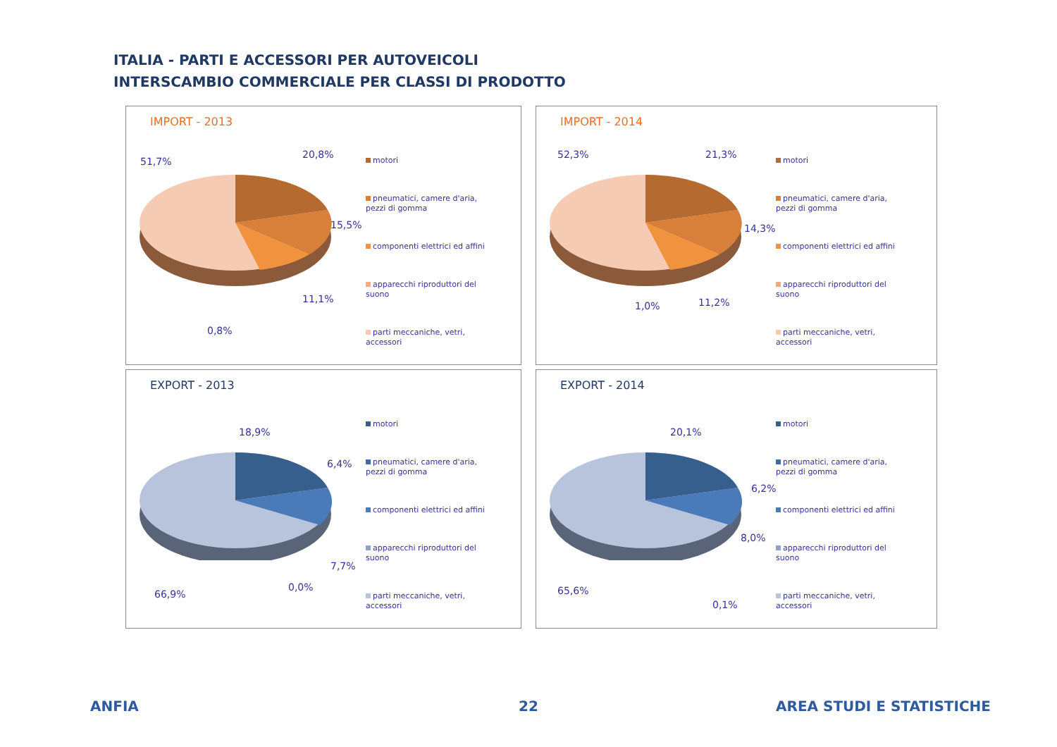ITALIA - PARTI E ACCESSORI PER AUTOVEICOLI
INTERSCAMBIO COMMERCIALE PER CLASSI DI PRODOTTO
IMPORT - 2013
51,7%
20,8%
15,5%
11,1%
0,8%
motori
pneumatici, camere d'aria,
pezzi di gomma
componenti elettrici ed affini
apparecchi riproduttori del
suono
parti meccaniche, vetri,
accessori
IMPORT - 2014
52,3% 21,3%
14,3%
11,2% 1,0%
motori
pneumatici, camere d'aria,
pezzi di gomma
componenti elettrici ed affini
apparecchi riproduttori del
suono
parti meccaniche, vetri,
accessori
EXPORT - 2013
18,9%
6,4%
7,7%
0,0%
66,9%
motori
pneumatici, camere d'aria,
pezzi di gomma
componenti elettrici ed affini
apparecchi riproduttori del
suono
parti meccaniche, vetri,
accessori
EXPORT - 2014
20,1%
6,2%
8,0%
65,6%
0,1%
motori
pneumatici, camere d'aria,
pezzi di gomma
componenti elettrici ed affini
apparecchi riproduttori del
suono
parti meccaniche, vetri,
accessori
ANFIA 22 AREA STUDI E STATISTICHE